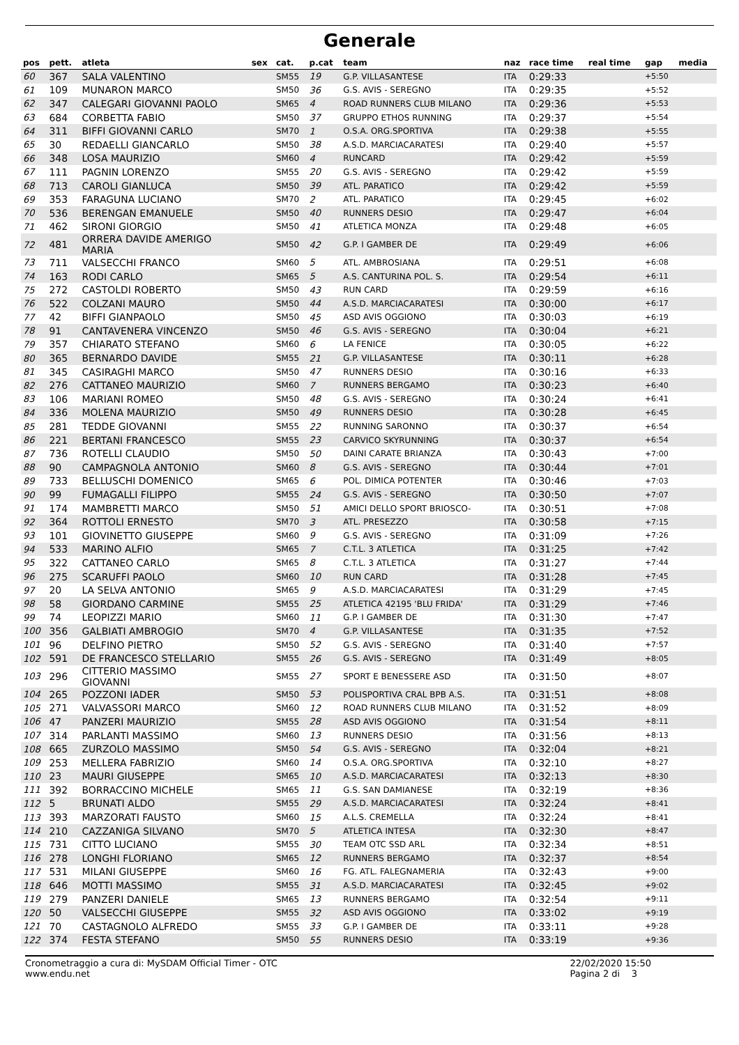Generale
| pos | pett. | atleta | sex | cat. | p.cat | team | naz | race time | real time | gap | media |
| --- | --- | --- | --- | --- | --- | --- | --- | --- | --- | --- | --- |
| 60 | 367 | SALA VALENTINO | | SM55 | 19 | G.P. VILLASANTESE | ITA | 0:29:33 | | +5:50 | |
| 61 | 109 | MUNARON MARCO | | SM50 | 36 | G.S. AVIS - SEREGNO | ITA | 0:29:35 | | +5:52 | |
| 62 | 347 | CALEGARI GIOVANNI PAOLO | | SM65 | 4 | ROAD RUNNERS CLUB MILANO | ITA | 0:29:36 | | +5:53 | |
| 63 | 684 | CORBETTA FABIO | | SM50 | 37 | GRUPPO ETHOS RUNNING | ITA | 0:29:37 | | +5:54 | |
| 64 | 311 | BIFFI GIOVANNI CARLO | | SM70 | 1 | O.S.A. ORG.SPORTIVA | ITA | 0:29:38 | | +5:55 | |
| 65 | 30 | REDAELLI GIANCARLO | | SM50 | 38 | A.S.D. MARCIACARATESI | ITA | 0:29:40 | | +5:57 | |
| 66 | 348 | LOSA MAURIZIO | | SM60 | 4 | RUNCARD | ITA | 0:29:42 | | +5:59 | |
| 67 | 111 | PAGNIN LORENZO | | SM55 | 20 | G.S. AVIS - SEREGNO | ITA | 0:29:42 | | +5:59 | |
| 68 | 713 | CAROLI GIANLUCA | | SM50 | 39 | ATL. PARATICO | ITA | 0:29:42 | | +5:59 | |
| 69 | 353 | FARAGUNA LUCIANO | | SM70 | 2 | ATL. PARATICO | ITA | 0:29:45 | | +6:02 | |
| 70 | 536 | BERENGAN EMANUELE | | SM50 | 40 | RUNNERS DESIO | ITA | 0:29:47 | | +6:04 | |
| 71 | 462 | SIRONI GIORGIO | | SM50 | 41 | ATLETICA MONZA | ITA | 0:29:48 | | +6:05 | |
| 72 | 481 | ORRERA DAVIDE AMERIGO MARIA | | SM50 | 42 | G.P. I GAMBER DE | ITA | 0:29:49 | | +6:06 | |
| 73 | 711 | VALSECCHI FRANCO | | SM60 | 5 | ATL. AMBROSIANA | ITA | 0:29:51 | | +6:08 | |
| 74 | 163 | RODI CARLO | | SM65 | 5 | A.S. CANTURINA POL. S. | ITA | 0:29:54 | | +6:11 | |
| 75 | 272 | CASTOLDI ROBERTO | | SM50 | 43 | RUN CARD | ITA | 0:29:59 | | +6:16 | |
| 76 | 522 | COLZANI MAURO | | SM50 | 44 | A.S.D. MARCIACARATESI | ITA | 0:30:00 | | +6:17 | |
| 77 | 42 | BIFFI GIANPAOLO | | SM50 | 45 | ASD AVIS OGGIONO | ITA | 0:30:03 | | +6:19 | |
| 78 | 91 | CANTAVENERA VINCENZO | | SM50 | 46 | G.S. AVIS - SEREGNO | ITA | 0:30:04 | | +6:21 | |
| 79 | 357 | CHIARATO STEFANO | | SM60 | 6 | LA FENICE | ITA | 0:30:05 | | +6:22 | |
| 80 | 365 | BERNARDO DAVIDE | | SM55 | 21 | G.P. VILLASANTESE | ITA | 0:30:11 | | +6:28 | |
| 81 | 345 | CASIRAGHI MARCO | | SM50 | 47 | RUNNERS DESIO | ITA | 0:30:16 | | +6:33 | |
| 82 | 276 | CATTANEO MAURIZIO | | SM60 | 7 | RUNNERS BERGAMO | ITA | 0:30:23 | | +6:40 | |
| 83 | 106 | MARIANI ROMEO | | SM50 | 48 | G.S. AVIS - SEREGNO | ITA | 0:30:24 | | +6:41 | |
| 84 | 336 | MOLENA MAURIZIO | | SM50 | 49 | RUNNERS DESIO | ITA | 0:30:28 | | +6:45 | |
| 85 | 281 | TEDDE GIOVANNI | | SM55 | 22 | RUNNING SARONNO | ITA | 0:30:37 | | +6:54 | |
| 86 | 221 | BERTANI FRANCESCO | | SM55 | 23 | CARVICO SKYRUNNING | ITA | 0:30:37 | | +6:54 | |
| 87 | 736 | ROTELLI CLAUDIO | | SM50 | 50 | DAINI CARATE BRIANZA | ITA | 0:30:43 | | +7:00 | |
| 88 | 90 | CAMPAGNOLA ANTONIO | | SM60 | 8 | G.S. AVIS - SEREGNO | ITA | 0:30:44 | | +7:01 | |
| 89 | 733 | BELLUSCHI DOMENICO | | SM65 | 6 | POL. DIMICA POTENTER | ITA | 0:30:46 | | +7:03 | |
| 90 | 99 | FUMAGALLI FILIPPO | | SM55 | 24 | G.S. AVIS - SEREGNO | ITA | 0:30:50 | | +7:07 | |
| 91 | 174 | MAMBRETTI MARCO | | SM50 | 51 | AMICI DELLO SPORT BRIOSCO- | ITA | 0:30:51 | | +7:08 | |
| 92 | 364 | ROTTOLI ERNESTO | | SM70 | 3 | ATL. PRESEZZO | ITA | 0:30:58 | | +7:15 | |
| 93 | 101 | GIOVINETTO GIUSEPPE | | SM60 | 9 | G.S. AVIS - SEREGNO | ITA | 0:31:09 | | +7:26 | |
| 94 | 533 | MARINO ALFIO | | SM65 | 7 | C.T.L. 3 ATLETICA | ITA | 0:31:25 | | +7:42 | |
| 95 | 322 | CATTANEO CARLO | | SM65 | 8 | C.T.L. 3 ATLETICA | ITA | 0:31:27 | | +7:44 | |
| 96 | 275 | SCARUFFI PAOLO | | SM60 | 10 | RUN CARD | ITA | 0:31:28 | | +7:45 | |
| 97 | 20 | LA SELVA ANTONIO | | SM65 | 9 | A.S.D. MARCIACARATESI | ITA | 0:31:29 | | +7:45 | |
| 98 | 58 | GIORDANO CARMINE | | SM55 | 25 | ATLETICA 42195 'BLU FRIDA' | ITA | 0:31:29 | | +7:46 | |
| 99 | 74 | LEOPIZZI MARIO | | SM60 | 11 | G.P. I GAMBER DE | ITA | 0:31:30 | | +7:47 | |
| 100 | 356 | GALBIATI AMBROGIO | | SM70 | 4 | G.P. VILLASANTESE | ITA | 0:31:35 | | +7:52 | |
| 101 | 96 | DELFINO PIETRO | | SM50 | 52 | G.S. AVIS - SEREGNO | ITA | 0:31:40 | | +7:57 | |
| 102 | 591 | DE FRANCESCO STELLARIO | | SM55 | 26 | G.S. AVIS - SEREGNO | ITA | 0:31:49 | | +8:05 | |
| 103 | 296 | CITTERIO MASSIMO GIOVANNI | | SM55 | 27 | SPORT E BENESSERE ASD | ITA | 0:31:50 | | +8:07 | |
| 104 | 265 | POZZONI IADER | | SM50 | 53 | POLISPORTIVA CRAL BPB A.S. | ITA | 0:31:51 | | +8:08 | |
| 105 | 271 | VALVASSORI MARCO | | SM60 | 12 | ROAD RUNNERS CLUB MILANO | ITA | 0:31:52 | | +8:09 | |
| 106 | 47 | PANZERI MAURIZIO | | SM55 | 28 | ASD AVIS OGGIONO | ITA | 0:31:54 | | +8:11 | |
| 107 | 314 | PARLANTI MASSIMO | | SM60 | 13 | RUNNERS DESIO | ITA | 0:31:56 | | +8:13 | |
| 108 | 665 | ZURZOLO MASSIMO | | SM50 | 54 | G.S. AVIS - SEREGNO | ITA | 0:32:04 | | +8:21 | |
| 109 | 253 | MELLERA FABRIZIO | | SM60 | 14 | O.S.A. ORG.SPORTIVA | ITA | 0:32:10 | | +8:27 | |
| 110 | 23 | MAURI GIUSEPPE | | SM65 | 10 | A.S.D. MARCIACARATESI | ITA | 0:32:13 | | +8:30 | |
| 111 | 392 | BORRACCINO MICHELE | | SM65 | 11 | G.S. SAN DAMIANESE | ITA | 0:32:19 | | +8:36 | |
| 112 | 5 | BRUNATI ALDO | | SM55 | 29 | A.S.D. MARCIACARATESI | ITA | 0:32:24 | | +8:41 | |
| 113 | 393 | MARZORATI FAUSTO | | SM60 | 15 | A.L.S. CREMELLA | ITA | 0:32:24 | | +8:41 | |
| 114 | 210 | CAZZANIGA SILVANO | | SM70 | 5 | ATLETICA INTESA | ITA | 0:32:30 | | +8:47 | |
| 115 | 731 | CITTO LUCIANO | | SM55 | 30 | TEAM OTC SSD ARL | ITA | 0:32:34 | | +8:51 | |
| 116 | 278 | LONGHI FLORIANO | | SM65 | 12 | RUNNERS BERGAMO | ITA | 0:32:37 | | +8:54 | |
| 117 | 531 | MILANI GIUSEPPE | | SM60 | 16 | FG. ATL. FALEGNAMERIA | ITA | 0:32:43 | | +9:00 | |
| 118 | 646 | MOTTI MASSIMO | | SM55 | 31 | A.S.D. MARCIACARATESI | ITA | 0:32:45 | | +9:02 | |
| 119 | 279 | PANZERI DANIELE | | SM65 | 13 | RUNNERS BERGAMO | ITA | 0:32:54 | | +9:11 | |
| 120 | 50 | VALSECCHI GIUSEPPE | | SM55 | 32 | ASD AVIS OGGIONO | ITA | 0:33:02 | | +9:19 | |
| 121 | 70 | CASTAGNOLO ALFREDO | | SM55 | 33 | G.P. I GAMBER DE | ITA | 0:33:11 | | +9:28 | |
| 122 | 374 | FESTA STEFANO | | SM50 | 55 | RUNNERS DESIO | ITA | 0:33:19 | | +9:36 | |
Cronometraggio a cura di: MySDAM Official Timer - OTC
www.endu.net
22/02/2020 15:50
Pagina 2 di 3